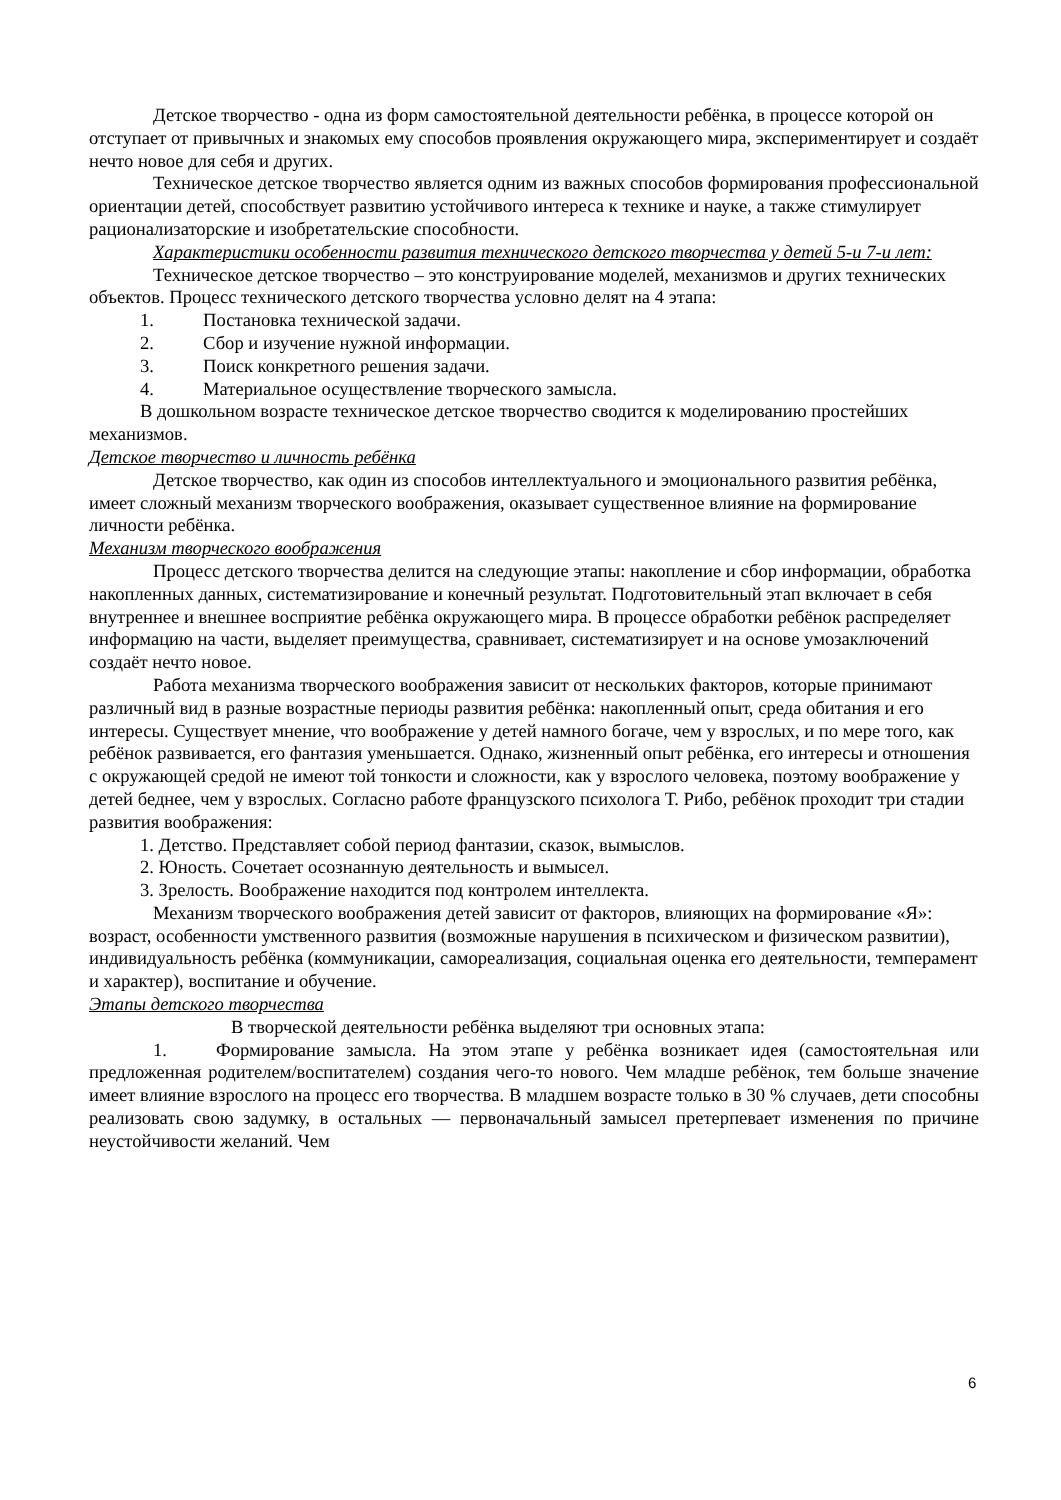Детское творчество - одна из форм самостоятельной деятельности ребёнка, в процессе которой он отступает от привычных и знакомых ему способов проявления окружающего мира, экспериментирует и создаёт нечто новое для себя и других.
Техническое детское творчество является одним из важных способов формирования профессиональной ориентации детей, способствует развитию устойчивого интереса к технике и науке, а также стимулирует рационализаторские и изобретательские способности.
Характеристики особенности развития технического детского творчества у детей 5-и 7-и лет:
Техническое детское творчество – это конструирование моделей, механизмов и других технических объектов. Процесс технического детского творчества условно делят на 4 этапа:
1. Постановка технической задачи.
2. Сбор и изучение нужной информации.
3. Поиск конкретного решения задачи.
4. Материальное осуществление творческого замысла.
В дошкольном возрасте техническое детское творчество сводится к моделированию простейших механизмов.
Детское творчество и личность ребёнка
Детское творчество, как один из способов интеллектуального и эмоционального развития ребёнка, имеет сложный механизм творческого воображения, оказывает существенное влияние на формирование личности ребёнка.
Механизм творческого воображения
Процесс детского творчества делится на следующие этапы: накопление и сбор информации, обработка накопленных данных, систематизирование и конечный результат. Подготовительный этап включает в себя внутреннее и внешнее восприятие ребёнка окружающего мира. В процессе обработки ребёнок распределяет информацию на части, выделяет преимущества, сравнивает, систематизирует и на основе умозаключений создаёт нечто новое.
Работа механизма творческого воображения зависит от нескольких факторов, которые принимают различный вид в разные возрастные периоды развития ребёнка: накопленный опыт, среда обитания и его интересы. Существует мнение, что воображение у детей намного богаче, чем у взрослых, и по мере того, как ребёнок развивается, его фантазия уменьшается. Однако, жизненный опыт ребёнка, его интересы и отношения с окружающей средой не имеют той тонкости и сложности, как у взрослого человека, поэтому воображение у детей беднее, чем у взрослых. Согласно работе французского психолога Т. Рибо, ребёнок проходит три стадии развития воображения:
1. Детство. Представляет собой период фантазии, сказок, вымыслов.
2. Юность. Сочетает осознанную деятельность и вымысел.
3. Зрелость. Воображение находится под контролем интеллекта.
Механизм творческого воображения детей зависит от факторов, влияющих на формирование «Я»: возраст, особенности умственного развития (возможные нарушения в психическом и физическом развитии), индивидуальность ребёнка (коммуникации, самореализация, социальная оценка его деятельности, темперамент и характер), воспитание и обучение.
Этапы детского творчества
В творческой деятельности ребёнка выделяют три основных этапа:
1. Формирование замысла. На этом этапе у ребёнка возникает идея (самостоятельная или предложенная родителем/воспитателем) создания чего-то нового. Чем младше ребёнок, тем больше значение имеет влияние взрослого на процесс его творчества. В младшем возрасте только в 30 % случаев, дети способны реализовать свою задумку, в остальных — первоначальный замысел претерпевает изменения по причине неустойчивости желаний. Чем
6